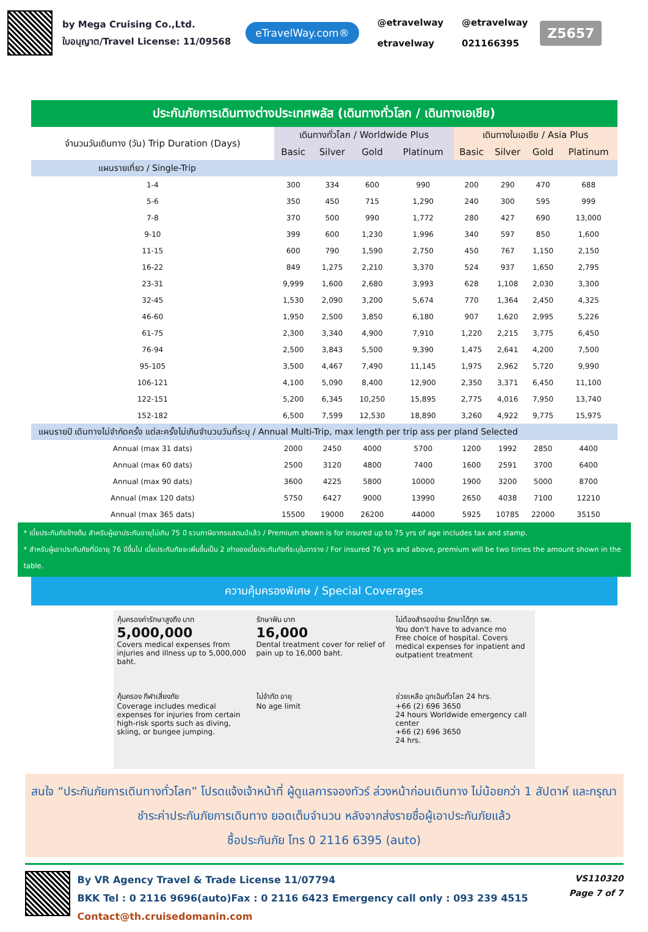by Mega Cruising Co.,Ltd.
ใบอนุญาต/Travel License: 11/09568
eTravelWay.com®
@etravelway
etravelway
@etravelway
021166395
Z5657
| ประกันภัยการเดินทางต่างประเทศพลัส (เดินทางทั่วโลก / เดินทางเอเชีย) | | | | | | | | |
| --- | --- | --- | --- | --- | --- | --- | --- | --- |
| จำนวนวันเดินทาง (วัน) Trip Duration (Days) | เดินทางทั่วโลก / Worldwide Plus | | | | เดินทางในเอเชีย / Asia Plus | | | |
| | Basic | Silver | Gold | Platinum | Basic | Silver | Gold | Platinum |
| แผนรายเที่ยว / Single-Trip | | | | | | | | |
| 1-4 | 300 | 334 | 600 | 990 | 200 | 290 | 470 | 688 |
| 5-6 | 350 | 450 | 715 | 1,290 | 240 | 300 | 595 | 999 |
| 7-8 | 370 | 500 | 990 | 1,772 | 280 | 427 | 690 | 13,000 |
| 9-10 | 399 | 600 | 1,230 | 1,996 | 340 | 597 | 850 | 1,600 |
| 11-15 | 600 | 790 | 1,590 | 2,750 | 450 | 767 | 1,150 | 2,150 |
| 16-22 | 849 | 1,275 | 2,210 | 3,370 | 524 | 937 | 1,650 | 2,795 |
| 23-31 | 9,999 | 1,600 | 2,680 | 3,993 | 628 | 1,108 | 2,030 | 3,300 |
| 32-45 | 1,530 | 2,090 | 3,200 | 5,674 | 770 | 1,364 | 2,450 | 4,325 |
| 46-60 | 1,950 | 2,500 | 3,850 | 6,180 | 907 | 1,620 | 2,995 | 5,226 |
| 61-75 | 2,300 | 3,340 | 4,900 | 7,910 | 1,220 | 2,215 | 3,775 | 6,450 |
| 76-94 | 2,500 | 3,843 | 5,500 | 9,390 | 1,475 | 2,641 | 4,200 | 7,500 |
| 95-105 | 3,500 | 4,467 | 7,490 | 11,145 | 1,975 | 2,962 | 5,720 | 9,990 |
| 106-121 | 4,100 | 5,090 | 8,400 | 12,900 | 2,350 | 3,371 | 6,450 | 11,100 |
| 122-151 | 5,200 | 6,345 | 10,250 | 15,895 | 2,775 | 4,016 | 7,950 | 13,740 |
| 152-182 | 6,500 | 7,599 | 12,530 | 18,890 | 3,260 | 4,922 | 9,775 | 15,975 |
| แผนรายปี เดินทางไม่จำกัดครั้ง แต่ละครั้งไม่เกินจำนวนวันที่ระบุ / Annual Multi-Trip, max length per trip ass per pland Selected | | | | | | | | |
| Annual (max 31 dats) | 2000 | 2450 | 4000 | 5700 | 1200 | 1992 | 2850 | 4400 |
| Annual (max 60 dats) | 2500 | 3120 | 4800 | 7400 | 1600 | 2591 | 3700 | 6400 |
| Annual (max 90 dats) | 3600 | 4225 | 5800 | 10000 | 1900 | 3200 | 5000 | 8700 |
| Annual (max 120 dats) | 5750 | 6427 | 9000 | 13990 | 2650 | 4038 | 7100 | 12210 |
| Annual (max 365 dats) | 15500 | 19000 | 26200 | 44000 | 5925 | 10785 | 22000 | 35150 |
* เบี้ยประกันภัยข้างต้น สำหรับผู้เอาประกันอายุไม่เกิน 75 ปี รวมภาษีอากรแสตมป์แล้ว / Premium shown is for insured up to 75 yrs of age includes tax and stamp.
* สำหรับผู้เอาประกันภัยที่มีอายุ 76 ปีขึ้นไป เบี้ยประกันภัยจะเพิ่มขึ้นเป็น 2 เท่าของเบี้ยประกันภัยที่ระบุในตาราง / For insured 76 yrs and above, premium will be two times the amount shown in the table.
ความคุ้มครองพิเศษ / Special Coverages
คุ้มครองค่ารักษาสูงถึง บาท
5,000,000
Covers medical expenses from injuries and illness up to 5,000,000 baht.
รักษาฟัน บาท
16,000
Dental treatment cover for relief of pain up to 16,000 baht.
ไม่ต้องสำรองจ่าย รักษาได้ทุก รพ.
You don't have to advance mo
Free choice of hospital. Covers medical expenses for inpatient and outpatient treatment
คุ้มครอง กีฬาเสี่ยงภัย
Coverage includes medical expenses for injuries from certain high-risk sports such as diving, skiing, or bungee jumping.
ไม่จำกัด อายุ
No age limit
ช่วยเหลือ ฉุกเฉินทั่วโลก 24 hrs.
+66 (2) 696 3650
24 hours Worldwide emergency call center
+66 (2) 696 3650
24 hrs.
สนใจ “ประกันภัยการเดินทางทั่วโลก” โปรดแจ้งเจ้าหน้าที่ ผู้ดูแลการจองทัวร์ ล่วงหน้าก่อนเดินทาง ไม่น้อยกว่า 1 สัปดาห์ และกรุณาชำระค่าประกันภัยการเดินทาง ยอดเต็มจำนวน หลังจากส่งรายชื่อผู้เอาประกันภัยแล้ว
ซื้อประกันภัย โทร 0 2116 6395 (auto)
By VR Agency Travel & Trade License 11/07794
BKK Tel : 0 2116 9696(auto)Fax : 0 2116 6423 Emergency call only : 093 239 4515
Contact@th.cruisedomanin.com
VS110320
Page 7 of 7